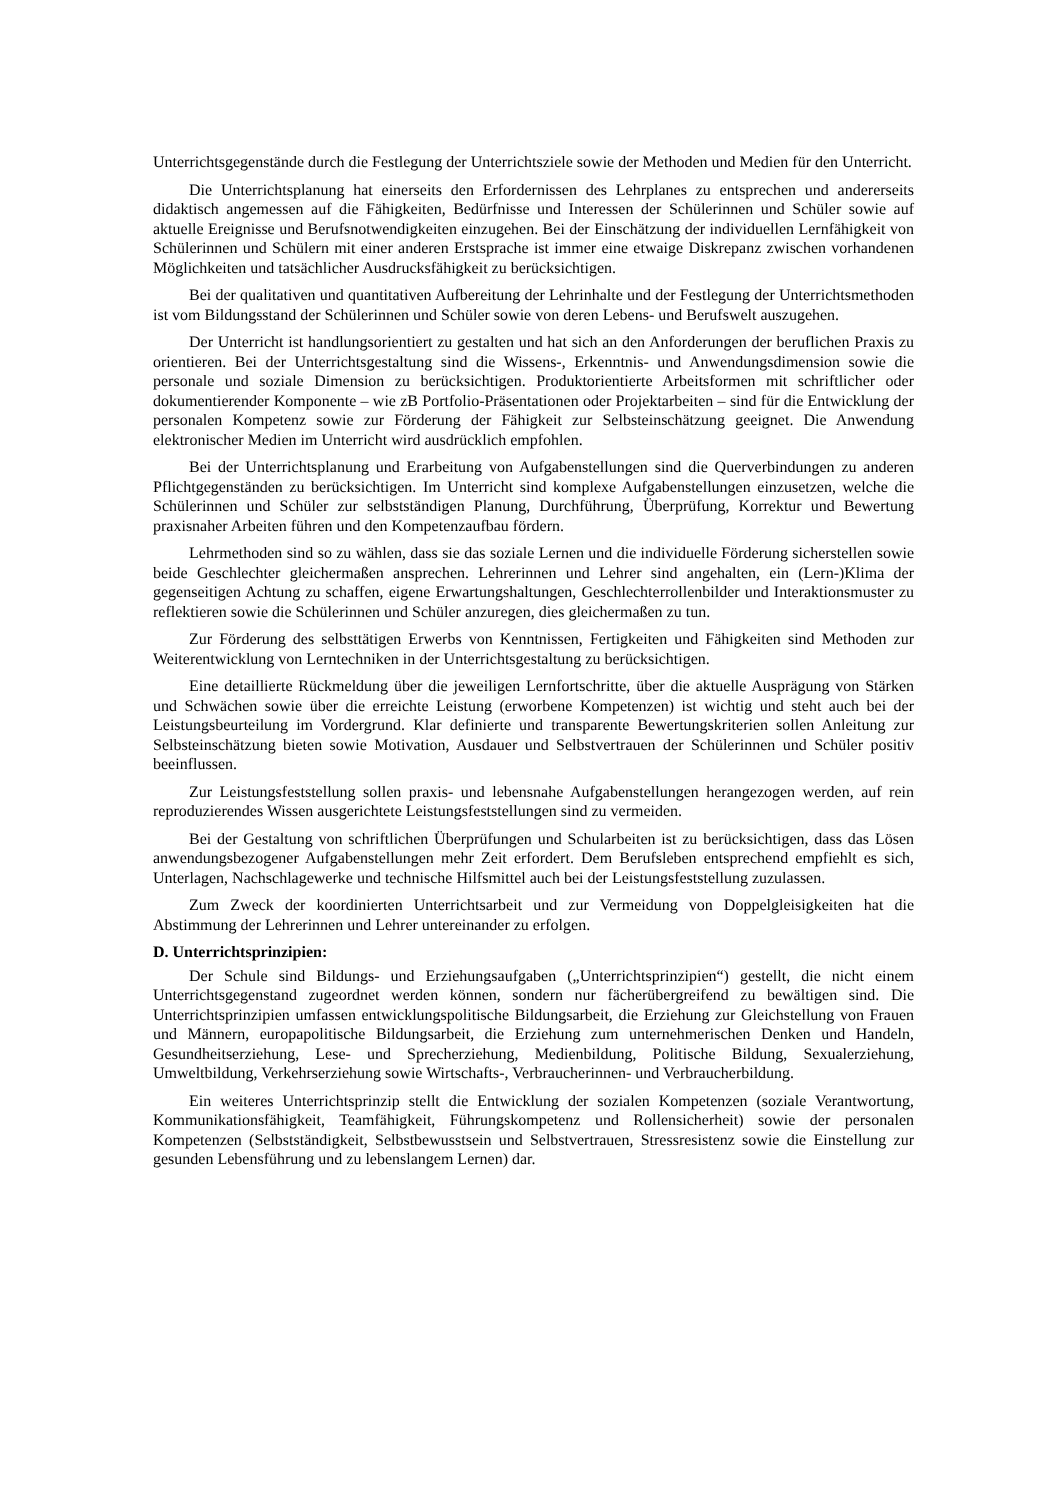Unterrichtsgegenstände durch die Festlegung der Unterrichtsziele sowie der Methoden und Medien für den Unterricht.
Die Unterrichtsplanung hat einerseits den Erfordernissen des Lehrplanes zu entsprechen und andererseits didaktisch angemessen auf die Fähigkeiten, Bedürfnisse und Interessen der Schülerinnen und Schüler sowie auf aktuelle Ereignisse und Berufsnotwendigkeiten einzugehen. Bei der Einschätzung der individuellen Lernfähigkeit von Schülerinnen und Schülern mit einer anderen Erstsprache ist immer eine etwaige Diskrepanz zwischen vorhandenen Möglichkeiten und tatsächlicher Ausdrucksfähigkeit zu berücksichtigen.
Bei der qualitativen und quantitativen Aufbereitung der Lehrinhalte und der Festlegung der Unterrichtsmethoden ist vom Bildungsstand der Schülerinnen und Schüler sowie von deren Lebens- und Berufswelt auszugehen.
Der Unterricht ist handlungsorientiert zu gestalten und hat sich an den Anforderungen der beruflichen Praxis zu orientieren. Bei der Unterrichtsgestaltung sind die Wissens-, Erkenntnis- und Anwendungsdimension sowie die personale und soziale Dimension zu berücksichtigen. Produktorientierte Arbeitsformen mit schriftlicher oder dokumentierender Komponente – wie zB Portfolio-Präsentationen oder Projektarbeiten – sind für die Entwicklung der personalen Kompetenz sowie zur Förderung der Fähigkeit zur Selbsteinschätzung geeignet. Die Anwendung elektronischer Medien im Unterricht wird ausdrücklich empfohlen.
Bei der Unterrichtsplanung und Erarbeitung von Aufgabenstellungen sind die Querverbindungen zu anderen Pflichtgegenständen zu berücksichtigen. Im Unterricht sind komplexe Aufgabenstellungen einzusetzen, welche die Schülerinnen und Schüler zur selbstständigen Planung, Durchführung, Überprüfung, Korrektur und Bewertung praxisnaher Arbeiten führen und den Kompetenzaufbau fördern.
Lehrmethoden sind so zu wählen, dass sie das soziale Lernen und die individuelle Förderung sicherstellen sowie beide Geschlechter gleichermaßen ansprechen. Lehrerinnen und Lehrer sind angehalten, ein (Lern-)Klima der gegenseitigen Achtung zu schaffen, eigene Erwartungshaltungen, Geschlechterrollenbilder und Interaktionsmuster zu reflektieren sowie die Schülerinnen und Schüler anzuregen, dies gleichermaßen zu tun.
Zur Förderung des selbsttätigen Erwerbs von Kenntnissen, Fertigkeiten und Fähigkeiten sind Methoden zur Weiterentwicklung von Lerntechniken in der Unterrichtsgestaltung zu berücksichtigen.
Eine detaillierte Rückmeldung über die jeweiligen Lernfortschritte, über die aktuelle Ausprägung von Stärken und Schwächen sowie über die erreichte Leistung (erworbene Kompetenzen) ist wichtig und steht auch bei der Leistungsbeurteilung im Vordergrund. Klar definierte und transparente Bewertungskriterien sollen Anleitung zur Selbsteinschätzung bieten sowie Motivation, Ausdauer und Selbstvertrauen der Schülerinnen und Schüler positiv beeinflussen.
Zur Leistungsfeststellung sollen praxis- und lebensnahe Aufgabenstellungen herangezogen werden, auf rein reproduzierendes Wissen ausgerichtete Leistungsfeststellungen sind zu vermeiden.
Bei der Gestaltung von schriftlichen Überprüfungen und Schularbeiten ist zu berücksichtigen, dass das Lösen anwendungsbezogener Aufgabenstellungen mehr Zeit erfordert. Dem Berufsleben entsprechend empfiehlt es sich, Unterlagen, Nachschlagewerke und technische Hilfsmittel auch bei der Leistungsfeststellung zuzulassen.
Zum Zweck der koordinierten Unterrichtsarbeit und zur Vermeidung von Doppelgleisigkeiten hat die Abstimmung der Lehrerinnen und Lehrer untereinander zu erfolgen.
D. Unterrichtsprinzipien:
Der Schule sind Bildungs- und Erziehungsaufgaben („Unterrichtsprinzipien“) gestellt, die nicht einem Unterrichtsgegenstand zugeordnet werden können, sondern nur fächerübergreifend zu bewältigen sind. Die Unterrichtsprinzipien umfassen entwicklungspolitische Bildungsarbeit, die Erziehung zur Gleichstellung von Frauen und Männern, europapolitische Bildungsarbeit, die Erziehung zum unternehmerischen Denken und Handeln, Gesundheitserziehung, Lese- und Sprecherziehung, Medienbildung, Politische Bildung, Sexualerziehung, Umweltbildung, Verkehrserziehung sowie Wirtschafts-, Verbraucherinnen- und Verbraucherbildung.
Ein weiteres Unterrichtsprinzip stellt die Entwicklung der sozialen Kompetenzen (soziale Verantwortung, Kommunikationsfähigkeit, Teamfähigkeit, Führungskompetenz und Rollensicherheit) sowie der personalen Kompetenzen (Selbstständigkeit, Selbstbewusstsein und Selbstvertrauen, Stressresistenz sowie die Einstellung zur gesunden Lebensführung und zu lebenslangem Lernen) dar.